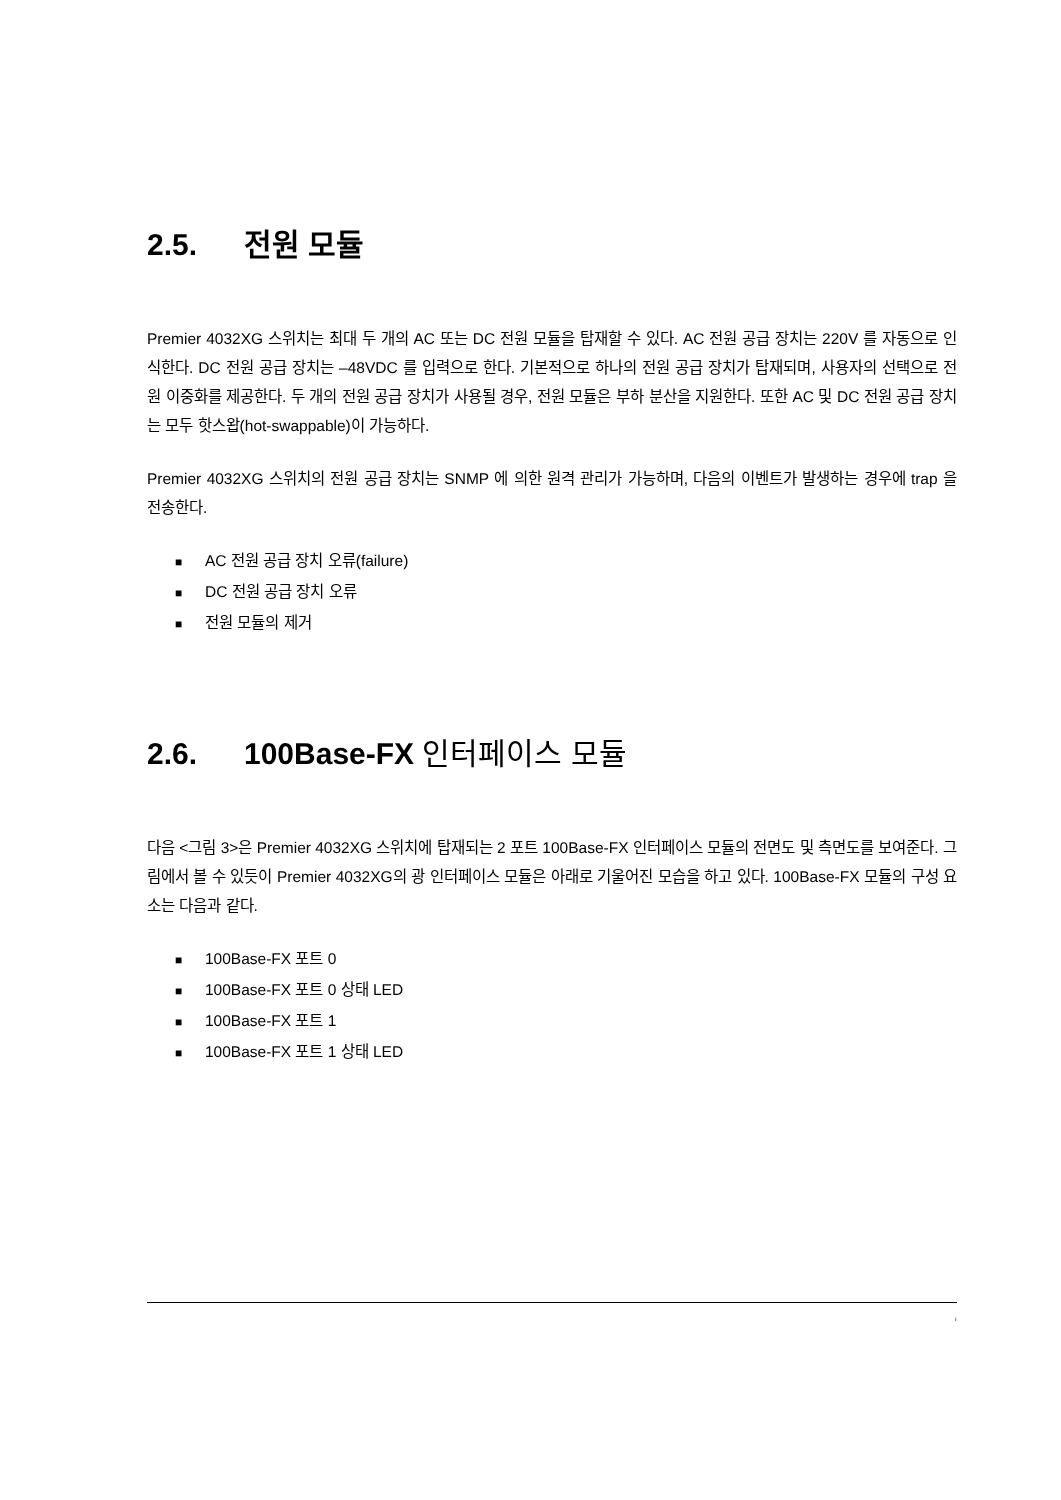2.5. 전원 모듈
Premier 4032XG 스위치는 최대 두 개의 AC 또는 DC 전원 모듈을 탑재할 수 있다. AC 전원 공급 장치는 220V 를 자동으로 인식한다. DC 전원 공급 장치는 –48VDC 를 입력으로 한다. 기본적으로 하나의 전원 공급 장치가 탑재되며, 사용자의 선택으로 전원 이중화를 제공한다. 두 개의 전원 공급 장치가 사용될 경우, 전원 모듈은 부하 분산을 지원한다. 또한 AC 및 DC 전원 공급 장치는 모두 핫스왑(hot-swappable)이 가능하다.
Premier 4032XG 스위치의 전원 공급 장치는 SNMP 에 의한 원격 관리가 가능하며, 다음의 이벤트가 발생하는 경우에 trap 을 전송한다.
■ AC 전원 공급 장치 오류(failure)
■ DC 전원 공급 장치 오류
■ 전원 모듈의 제거
2.6. 100Base-FX 인터페이스 모듈
다음 <그림 3>은 Premier 4032XG 스위치에 탑재되는 2 포트 100Base-FX 인터페이스 모듈의 전면도 및 측면도를 보여준다. 그림에서 볼 수 있듯이 Premier 4032XG의 광 인터페이스 모듈은 아래로 기울어진 모습을 하고 있다. 100Base-FX 모듈의 구성 요소는 다음과 같다.
■ 100Base-FX 포트 0
■ 100Base-FX 포트 0 상태 LED
■ 100Base-FX 포트 1
■ 100Base-FX 포트 1 상태 LED
ı